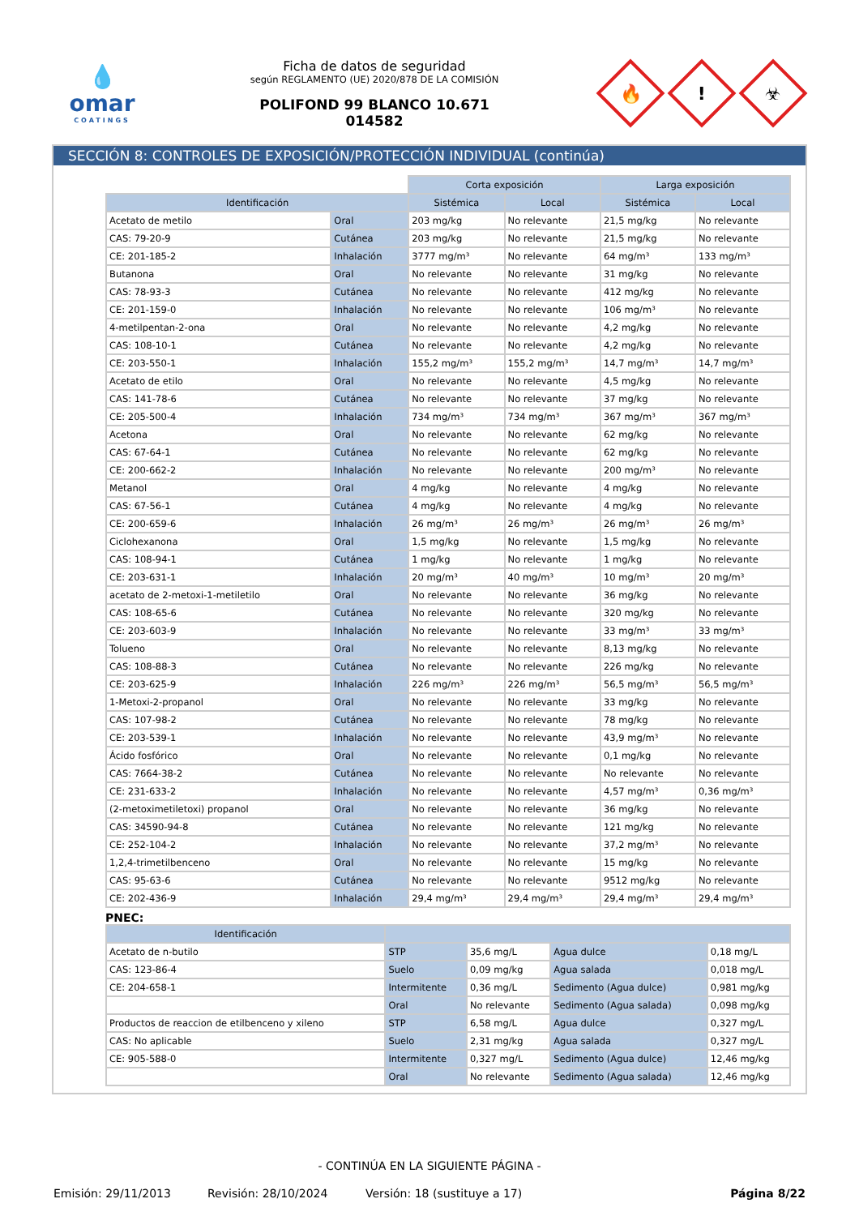💧
omar
COATINGS
Ficha de datos de seguridad
según REGLAMENTO (UE) 2020/878 DE LA COMISIÓN
POLIFOND 99 BLANCO 10.671
014582
🔥
!
☣
SECCIÓN 8: CONTROLES DE EXPOSICIÓN/PROTECCIÓN INDIVIDUAL (continúa)
| | | Corta exposición | | Larga exposición | |
| Identificación | | Sistémica | Local | Sistémica | Local |
| Acetato de metilo | Oral | 203 mg/kg | No relevante | 21,5 mg/kg | No relevante |
| CAS: 79-20-9 | Cutánea | 203 mg/kg | No relevante | 21,5 mg/kg | No relevante |
| CE: 201-185-2 | Inhalación | 3777 mg/m³ | No relevante | 64 mg/m³ | 133 mg/m³ |
| Butanona | Oral | No relevante | No relevante | 31 mg/kg | No relevante |
| CAS: 78-93-3 | Cutánea | No relevante | No relevante | 412 mg/kg | No relevante |
| CE: 201-159-0 | Inhalación | No relevante | No relevante | 106 mg/m³ | No relevante |
| 4-metilpentan-2-ona | Oral | No relevante | No relevante | 4,2 mg/kg | No relevante |
| CAS: 108-10-1 | Cutánea | No relevante | No relevante | 4,2 mg/kg | No relevante |
| CE: 203-550-1 | Inhalación | 155,2 mg/m³ | 155,2 mg/m³ | 14,7 mg/m³ | 14,7 mg/m³ |
| Acetato de etilo | Oral | No relevante | No relevante | 4,5 mg/kg | No relevante |
| CAS: 141-78-6 | Cutánea | No relevante | No relevante | 37 mg/kg | No relevante |
| CE: 205-500-4 | Inhalación | 734 mg/m³ | 734 mg/m³ | 367 mg/m³ | 367 mg/m³ |
| Acetona | Oral | No relevante | No relevante | 62 mg/kg | No relevante |
| CAS: 67-64-1 | Cutánea | No relevante | No relevante | 62 mg/kg | No relevante |
| CE: 200-662-2 | Inhalación | No relevante | No relevante | 200 mg/m³ | No relevante |
| Metanol | Oral | 4 mg/kg | No relevante | 4 mg/kg | No relevante |
| CAS: 67-56-1 | Cutánea | 4 mg/kg | No relevante | 4 mg/kg | No relevante |
| CE: 200-659-6 | Inhalación | 26 mg/m³ | 26 mg/m³ | 26 mg/m³ | 26 mg/m³ |
| Ciclohexanona | Oral | 1,5 mg/kg | No relevante | 1,5 mg/kg | No relevante |
| CAS: 108-94-1 | Cutánea | 1 mg/kg | No relevante | 1 mg/kg | No relevante |
| CE: 203-631-1 | Inhalación | 20 mg/m³ | 40 mg/m³ | 10 mg/m³ | 20 mg/m³ |
| acetato de 2-metoxi-1-metiletilo | Oral | No relevante | No relevante | 36 mg/kg | No relevante |
| CAS: 108-65-6 | Cutánea | No relevante | No relevante | 320 mg/kg | No relevante |
| CE: 203-603-9 | Inhalación | No relevante | No relevante | 33 mg/m³ | 33 mg/m³ |
| Tolueno | Oral | No relevante | No relevante | 8,13 mg/kg | No relevante |
| CAS: 108-88-3 | Cutánea | No relevante | No relevante | 226 mg/kg | No relevante |
| CE: 203-625-9 | Inhalación | 226 mg/m³ | 226 mg/m³ | 56,5 mg/m³ | 56,5 mg/m³ |
| 1-Metoxi-2-propanol | Oral | No relevante | No relevante | 33 mg/kg | No relevante |
| CAS: 107-98-2 | Cutánea | No relevante | No relevante | 78 mg/kg | No relevante |
| CE: 203-539-1 | Inhalación | No relevante | No relevante | 43,9 mg/m³ | No relevante |
| Ácido fosfórico | Oral | No relevante | No relevante | 0,1 mg/kg | No relevante |
| CAS: 7664-38-2 | Cutánea | No relevante | No relevante | No relevante | No relevante |
| CE: 231-633-2 | Inhalación | No relevante | No relevante | 4,57 mg/m³ | 0,36 mg/m³ |
| (2-metoximetiletoxi) propanol | Oral | No relevante | No relevante | 36 mg/kg | No relevante |
| CAS: 34590-94-8 | Cutánea | No relevante | No relevante | 121 mg/kg | No relevante |
| CE: 252-104-2 | Inhalación | No relevante | No relevante | 37,2 mg/m³ | No relevante |
| 1,2,4-trimetilbenceno | Oral | No relevante | No relevante | 15 mg/kg | No relevante |
| CAS: 95-63-6 | Cutánea | No relevante | No relevante | 9512 mg/kg | No relevante |
| CE: 202-436-9 | Inhalación | 29,4 mg/m³ | 29,4 mg/m³ | 29,4 mg/m³ | 29,4 mg/m³ |
PNEC:
| Identificación | | | | |
| --- | --- | --- | --- | --- |
| Acetato de n-butilo | STP | 35,6 mg/L | Agua dulce | 0,18 mg/L |
| CAS: 123-86-4 | Suelo | 0,09 mg/kg | Agua salada | 0,018 mg/L |
| CE: 204-658-1 | Intermitente | 0,36 mg/L | Sedimento (Agua dulce) | 0,981 mg/kg |
| | Oral | No relevante | Sedimento (Agua salada) | 0,098 mg/kg |
| Productos de reaccion de etilbenceno y xileno | STP | 6,58 mg/L | Agua dulce | 0,327 mg/L |
| CAS: No aplicable | Suelo | 2,31 mg/kg | Agua salada | 0,327 mg/L |
| CE: 905-588-0 | Intermitente | 0,327 mg/L | Sedimento (Agua dulce) | 12,46 mg/kg |
| | Oral | No relevante | Sedimento (Agua salada) | 12,46 mg/kg |
- CONTINÚA EN LA SIGUIENTE PÁGINA -
Emisión: 29/11/2013 Revisión: 28/10/2024 Versión: 18 (sustituye a 17) Página 8/22